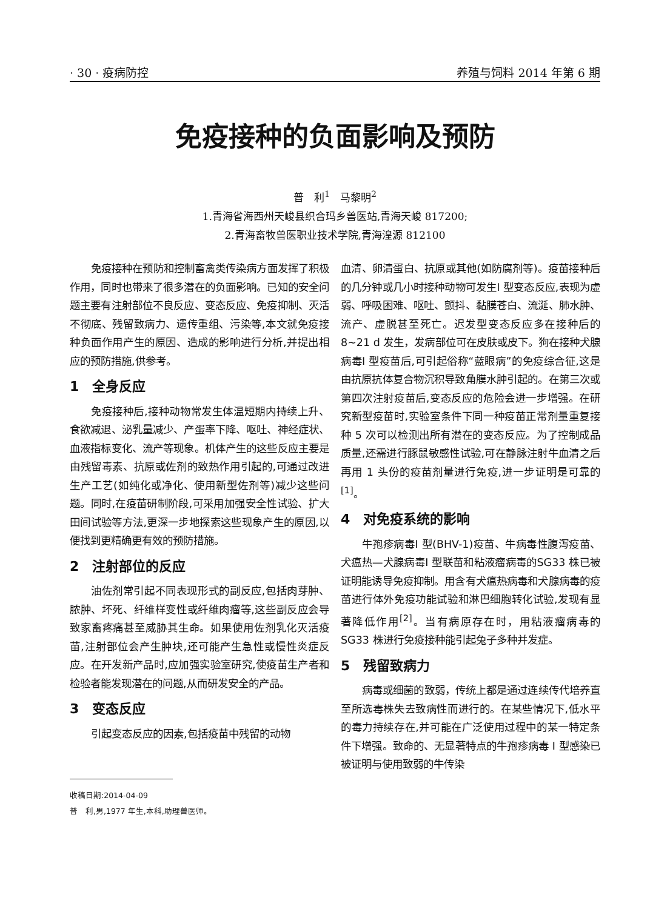· 30 · 疫病防控 养殖与饲料 2014 年第 6 期
免疫接种的负面影响及预防
普　利<sup>1</sup>　马黎明<sup>2</sup>
1.青海省海西州天峻县织合玛乡兽医站,青海天峻 817200;
2.青海畜牧兽医职业技术学院,青海湟源 812100
免疫接种在预防和控制畜禽类传染病方面发挥了积极作用，同时也带来了很多潜在的负面影响。已知的安全问题主要有注射部位不良反应、变态反应、免疫抑制、灭活不彻底、残留致病力、遗传重组、污染等,本文就免疫接种负面作用产生的原因、造成的影响进行分析,并提出相应的预防措施,供参考。
1　全身反应
免疫接种后,接种动物常发生体温短期内持续上升、食欲减退、泌乳量减少、产蛋率下降、呕吐、神经症状、血液指标变化、流产等现象。机体产生的这些反应主要是由残留毒素、抗原或佐剂的致热作用引起的,可通过改进生产工艺(如纯化或净化、使用新型佐剂等)减少这些问题。同时,在疫苗研制阶段,可采用加强安全性试验、扩大田间试验等方法,更深一步地探索这些现象产生的原因,以便找到更精确更有效的预防措施。
2　注射部位的反应
油佐剂常引起不同表现形式的副反应,包括肉芽肿、脓肿、坏死、纤维样变性或纤维肉瘤等,这些副反应会导致家畜疼痛甚至威胁其生命。如果使用佐剂乳化灭活疫苗,注射部位会产生肿块,还可能产生急性或慢性炎症反应。在开发新产品时,应加强实验室研究,使疫苗生产者和检验者能发现潜在的问题,从而研发安全的产品。
3　变态反应
引起变态反应的因素,包括疫苗中残留的动物
血清、卵清蛋白、抗原或其他(如防腐剂等)。疫苗接种后的几分钟或几小时接种动物可发生I 型变态反应,表现为虚弱、呼吸困难、呕吐、颤抖、黏膜苍白、流涎、肺水肿、流产、虚脱甚至死亡。迟发型变态反应多在接种后的 8~21 d 发生，发病部位可在皮肤或皮下。狗在接种犬腺病毒I 型疫苗后,可引起俗称“蓝眼病”的免疫综合征,这是由抗原抗体复合物沉积导致角膜水肿引起的。在第三次或第四次注射疫苗后,变态反应的危险会进一步增强。在研究新型疫苗时,实验室条件下同一种疫苗正常剂量重复接种 5 次可以检测出所有潜在的变态反应。为了控制成品质量,还需进行豚鼠敏感性试验,可在静脉注射牛血清之后再用 1 头份的疫苗剂量进行免疫,进一步证明是可靠的<sup>[1]</sup>。
4　对免疫系统的影响
牛孢疹病毒I 型(BHV-1)疫苗、牛病毒性腹泻疫苗、犬瘟热—犬腺病毒I 型联苗和粘液瘤病毒的SG33 株已被证明能诱导免疫抑制。用含有犬瘟热病毒和犬腺病毒的疫苗进行体外免疫功能试验和淋巴细胞转化试验,发现有显著降低作用<sup>[2]</sup>。当有病原存在时，用粘液瘤病毒的 SG33 株进行免疫接种能引起兔子多种并发症。
5　残留致病力
病毒或细菌的致弱，传统上都是通过连续传代培养直至所选毒株失去致病性而进行的。在某些情况下,低水平的毒力持续存在,并可能在广泛使用过程中的某一特定条件下增强。致命的、无显著特点的牛孢疹病毒 I 型感染已被证明与使用致弱的牛传染
收稿日期:2014-04-09
普　利,男,1977 年生,本科,助理兽医师。